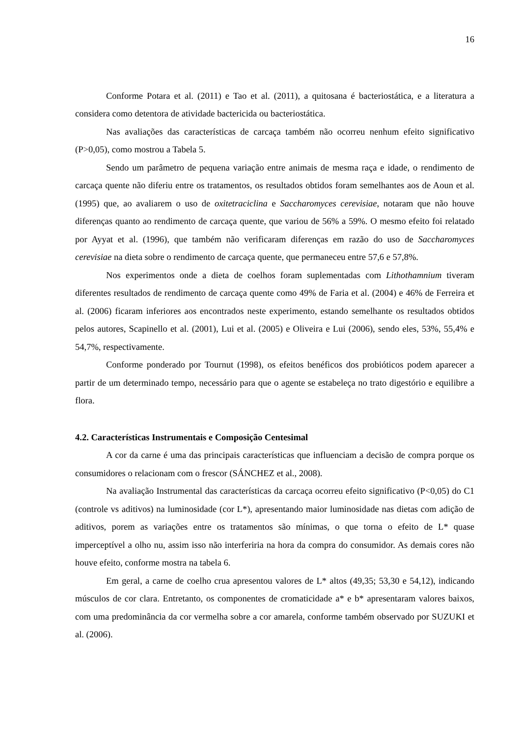16
Conforme Potara et al. (2011) e Tao et al. (2011), a quitosana é bacteriostática, e a literatura a considera como detentora de atividade bactericida ou bacteriostática.
Nas avaliações das características de carcaça também não ocorreu nenhum efeito significativo (P>0,05), como mostrou a Tabela 5.
Sendo um parâmetro de pequena variação entre animais de mesma raça e idade, o rendimento de carcaça quente não diferiu entre os tratamentos, os resultados obtidos foram semelhantes aos de Aoun et al. (1995) que, ao avaliarem o uso de oxitetraciclina e Saccharomyces cerevisiae, notaram que não houve diferenças quanto ao rendimento de carcaça quente, que variou de 56% a 59%. O mesmo efeito foi relatado por Ayyat et al. (1996), que também não verificaram diferenças em razão do uso de Saccharomyces cerevisiae na dieta sobre o rendimento de carcaça quente, que permaneceu entre 57,6 e 57,8%.
Nos experimentos onde a dieta de coelhos foram suplementadas com Lithothamnium tiveram diferentes resultados de rendimento de carcaça quente como 49% de Faria et al. (2004) e 46% de Ferreira et al. (2006) ficaram inferiores aos encontrados neste experimento, estando semelhante os resultados obtidos pelos autores, Scapinello et al. (2001), Lui et al. (2005) e Oliveira e Lui (2006), sendo eles, 53%, 55,4% e 54,7%, respectivamente.
Conforme ponderado por Tournut (1998), os efeitos benéficos dos probióticos podem aparecer a partir de um determinado tempo, necessário para que o agente se estabeleça no trato digestório e equilibre a flora.
4.2. Características Instrumentais e Composição Centesimal
A cor da carne é uma das principais características que influenciam a decisão de compra porque os consumidores o relacionam com o frescor (SÁNCHEZ et al., 2008).
Na avaliação Instrumental das características da carcaça ocorreu efeito significativo (P<0,05) do C1 (controle vs aditivos) na luminosidade (cor L*), apresentando maior luminosidade nas dietas com adição de aditivos, porem as variações entre os tratamentos são mínimas, o que torna o efeito de L* quase imperceptível a olho nu, assim isso não interferiria na hora da compra do consumidor. As demais cores não houve efeito, conforme mostra na tabela 6.
Em geral, a carne de coelho crua apresentou valores de L* altos (49,35; 53,30 e 54,12), indicando músculos de cor clara. Entretanto, os componentes de cromaticidade a* e b* apresentaram valores baixos, com uma predominância da cor vermelha sobre a cor amarela, conforme também observado por SUZUKI et al. (2006).